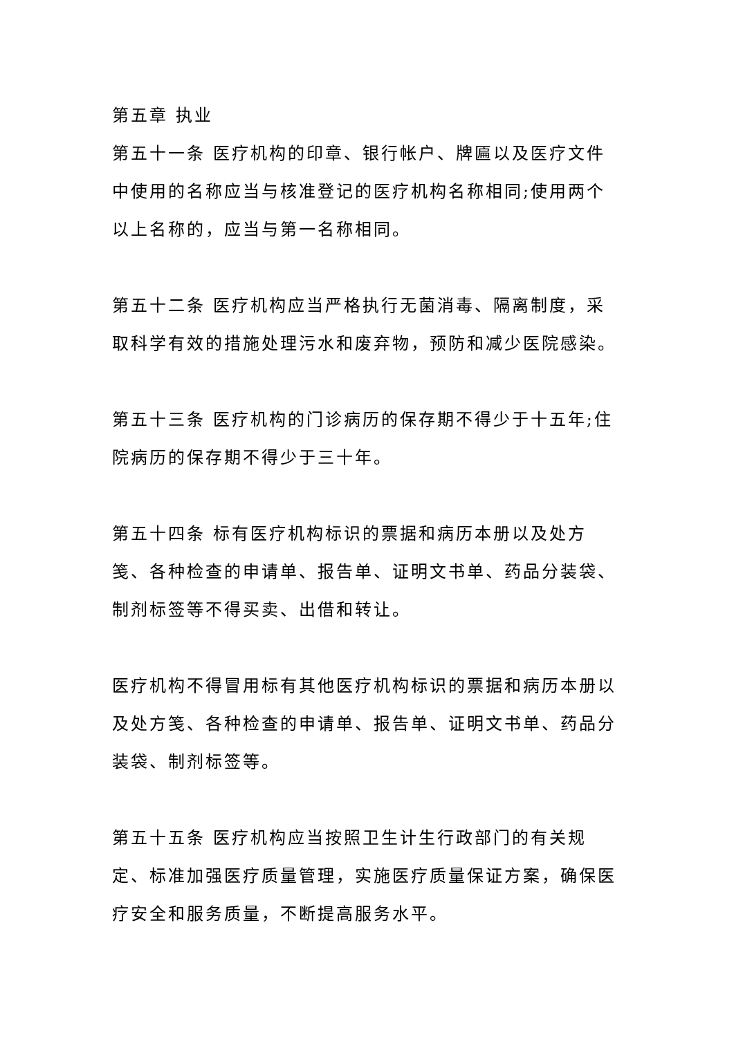第五章 执业
第五十一条 医疗机构的印章、银行帐户、牌匾以及医疗文件中使用的名称应当与核准登记的医疗机构名称相同;使用两个以上名称的，应当与第一名称相同。
第五十二条 医疗机构应当严格执行无菌消毒、隔离制度，采取科学有效的措施处理污水和废弃物，预防和减少医院感染。
第五十三条 医疗机构的门诊病历的保存期不得少于十五年;住院病历的保存期不得少于三十年。
第五十四条 标有医疗机构标识的票据和病历本册以及处方笺、各种检查的申请单、报告单、证明文书单、药品分装袋、制剂标签等不得买卖、出借和转让。
医疗机构不得冒用标有其他医疗机构标识的票据和病历本册以及处方笺、各种检查的申请单、报告单、证明文书单、药品分装袋、制剂标签等。
第五十五条 医疗机构应当按照卫生计生行政部门的有关规定、标准加强医疗质量管理，实施医疗质量保证方案，确保医疗安全和服务质量，不断提高服务水平。